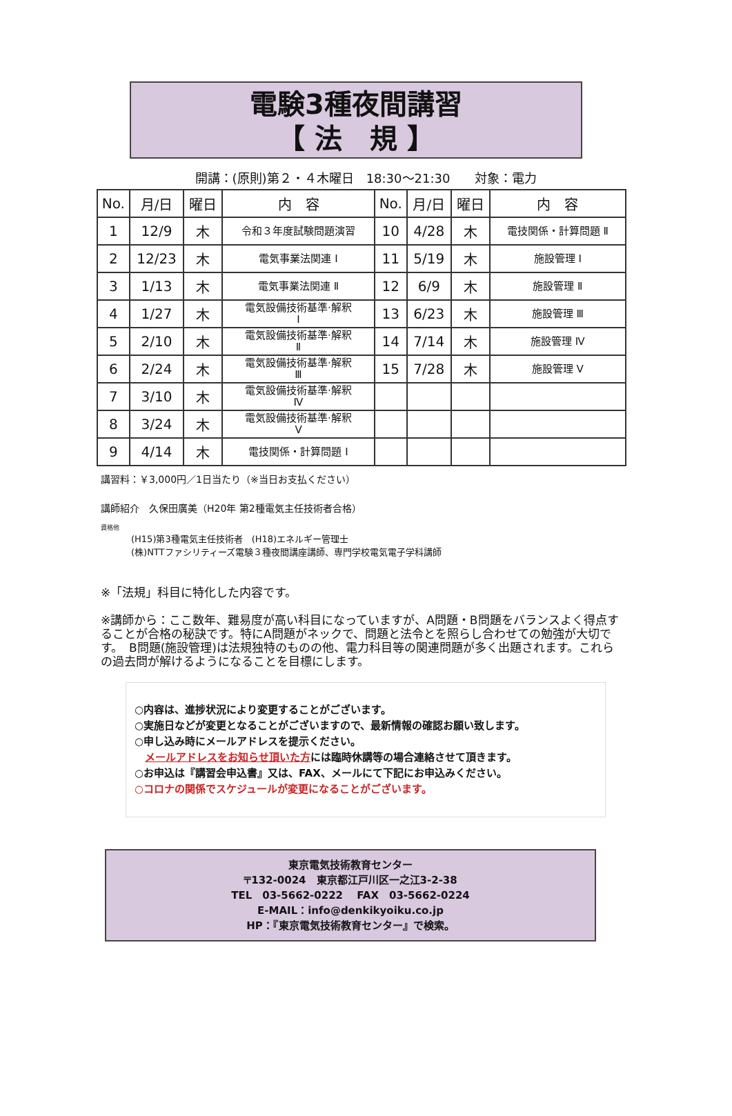電験3種夜間講習
【 法　規 】
開講：(原則)第２・４木曜日　18:30～21:30　　対象：電力
| No. | 月/日 | 曜日 | 内 容 | No. | 月/日 | 曜日 | 内 容 |
| --- | --- | --- | --- | --- | --- | --- | --- |
| 1 | 12/9 | 木 | 令和３年度試験問題演習 | 10 | 4/28 | 木 | 電技関係・計算問題 Ⅱ |
| 2 | 12/23 | 木 | 電気事業法関連 Ⅰ | 11 | 5/19 | 木 | 施設管理 Ⅰ |
| 3 | 1/13 | 木 | 電気事業法関連 Ⅱ | 12 | 6/9 | 木 | 施設管理 Ⅱ |
| 4 | 1/27 | 木 | 電気設備技術基準·解釈 Ⅰ | 13 | 6/23 | 木 | 施設管理 Ⅲ |
| 5 | 2/10 | 木 | 電気設備技術基準·解釈 Ⅱ | 14 | 7/14 | 木 | 施設管理 Ⅳ |
| 6 | 2/24 | 木 | 電気設備技術基準·解釈 Ⅲ | 15 | 7/28 | 木 | 施設管理 Ⅴ |
| 7 | 3/10 | 木 | 電気設備技術基準·解釈 Ⅳ | | | | |
| 8 | 3/24 | 木 | 電気設備技術基準·解釈 Ⅴ | | | | |
| 9 | 4/14 | 木 | 電技関係・計算問題 Ⅰ | | | | |
講習料：￥3,000円／1日当たり（※当日お支払ください）
講師紹介　久保田廣美（H20年 第2種電気主任技術者合格）
資格他
(H15)第3種電気主任技術者　(H18)エネルギー管理士
(株)NTTファシリティーズ電験３種夜間講座講師、専門学校電気電子学科講師
※「法規」科目に特化した内容です。
※講師から：ここ数年、難易度が高い科目になっていますが、A問題・B問題をバランスよく得点することが合格の秘訣です。特にA問題がネックで、問題と法令とを照らし合わせての勉強が大切です。　B問題(施設管理)は法規独特のものの他、電力科目等の関連問題が多く出題されます。これらの過去問が解けるようになることを目標にします。
○内容は、進捗状況により変更することがございます。
○実施日などが変更となることがございますので、最新情報の確認お願い致します。
○申し込み時にメールアドレスを提示ください。
　メールアドレスをお知らせ頂いた方には臨時休講等の場合連絡させて頂きます。
○お申込は『講習会申込書』又は、FAX、メールにて下記にお申込みください。
○コロナの関係でスケジュールが変更になることがございます。
東京電気技術教育センター
〒132-0024　東京都江戸川区一之江3-2-38
TEL　03-5662-0222　 FAX　03-5662-0224
E-MAIL：info@denkikyoiku.co.jp
HP：『東京電気技術教育センター』で検索。